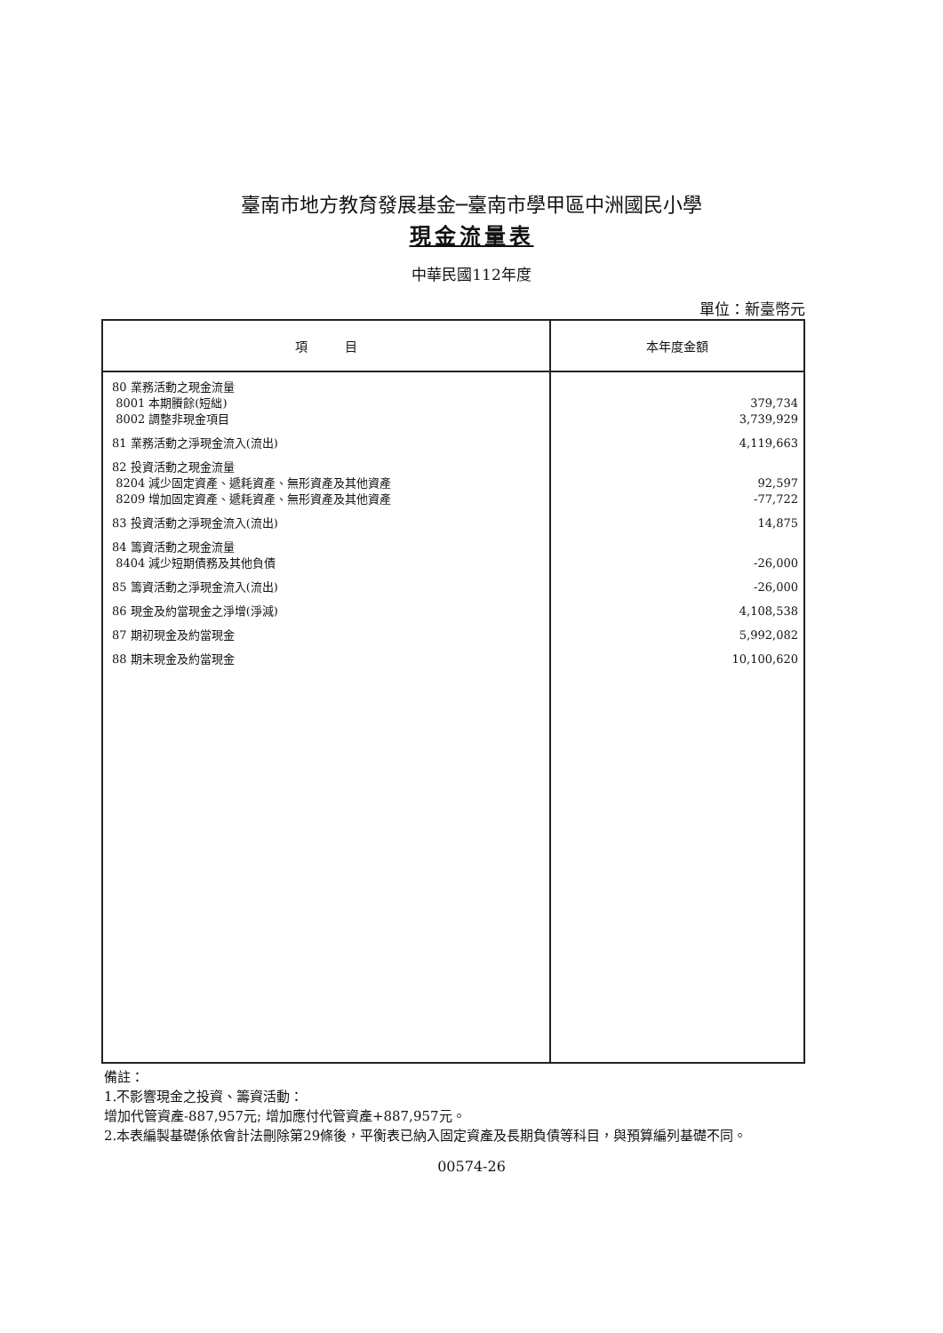臺南市地方教育發展基金─臺南市學甲區中洲國民小學
現金流量表
中華民國112年度
單位：新臺幣元
| 項 目 | 本年度金額 |
| --- | --- |
| 80 業務活動之現金流量 8001 本期賸餘(短絀) 8002 調整非現金項目 81 業務活動之淨現金流入(流出) 82 投資活動之現金流量 8204 減少固定資產、遞耗資產、無形資產及其他資產 8209 增加固定資產、遞耗資產、無形資產及其他資產 83 投資活動之淨現金流入(流出) 84 籌資活動之現金流量 8404 減少短期債務及其他負債 85 籌資活動之淨現金流入(流出) 86 現金及約當現金之淨增(淨減) 87 期初現金及約當現金 88 期末現金及約當現金 | 379,734 3,739,929 4,119,663 92,597 -77,722 14,875 -26,000 -26,000 4,108,538 5,992,082 10,100,620 |
備註：
1.不影響現金之投資、籌資活動：
增加代管資產-887,957元; 增加應付代管資產+887,957元。
2.本表編製基礎係依會計法刪除第29條後，平衡表已納入固定資產及長期負債等科目，與預算編列基礎不同。
00574-26